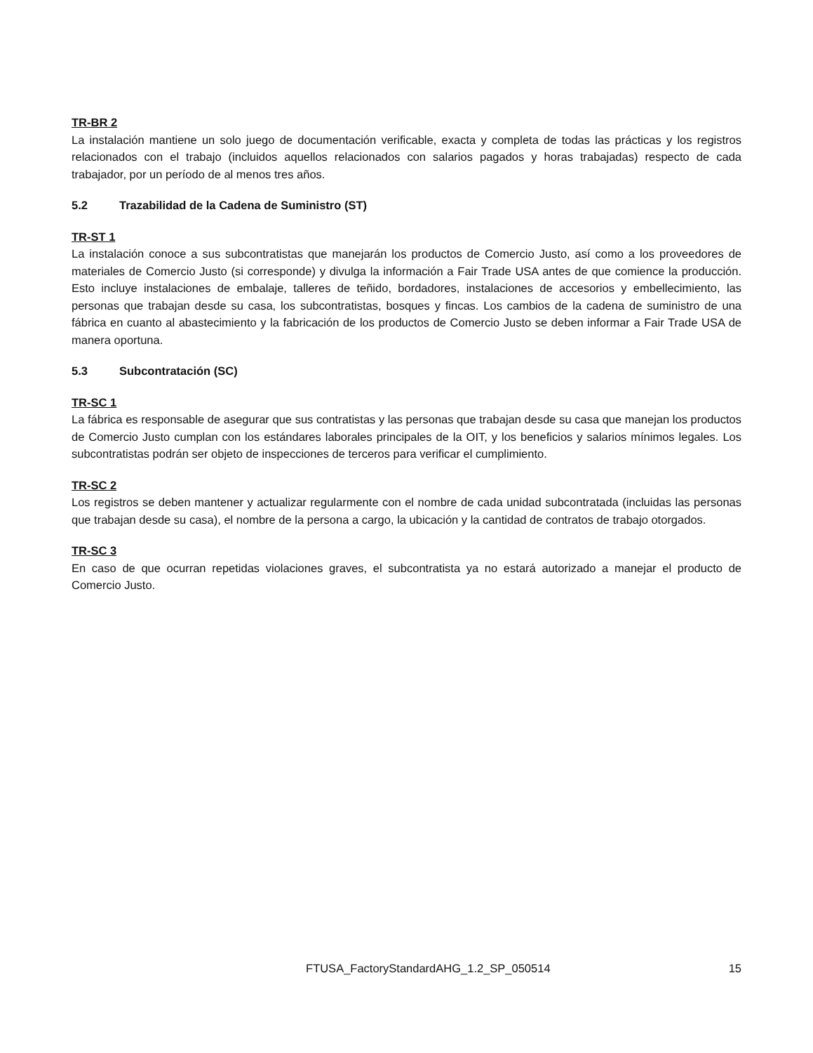TR-BR 2
La instalación mantiene un solo juego de documentación verificable, exacta y completa de todas las prácticas y los registros relacionados con el trabajo (incluidos aquellos relacionados con salarios pagados y horas trabajadas) respecto de cada trabajador, por un período de al menos tres años.
5.2 Trazabilidad de la Cadena de Suministro (ST)
TR-ST 1
La instalación conoce a sus subcontratistas que manejarán los productos de Comercio Justo, así como a los proveedores de materiales de Comercio Justo (si corresponde) y divulga la información a Fair Trade USA antes de que comience la producción. Esto incluye instalaciones de embalaje, talleres de teñido, bordadores, instalaciones de accesorios y embellecimiento, las personas que trabajan desde su casa, los subcontratistas, bosques y fincas. Los cambios de la cadena de suministro de una fábrica en cuanto al abastecimiento y la fabricación de los productos de Comercio Justo se deben informar a Fair Trade USA de manera oportuna.
5.3 Subcontratación (SC)
TR-SC 1
La fábrica es responsable de asegurar que sus contratistas y las personas que trabajan desde su casa que manejan los productos de Comercio Justo cumplan con los estándares laborales principales de la OIT, y los beneficios y salarios mínimos legales. Los subcontratistas podrán ser objeto de inspecciones de terceros para verificar el cumplimiento.
TR-SC 2
Los registros se deben mantener y actualizar regularmente con el nombre de cada unidad subcontratada (incluidas las personas que trabajan desde su casa), el nombre de la persona a cargo, la ubicación y la cantidad de contratos de trabajo otorgados.
TR-SC 3
En caso de que ocurran repetidas violaciones graves, el subcontratista ya no estará autorizado a manejar el producto de Comercio Justo.
FTUSA_FactoryStandardAHG_1.2_SP_050514 15